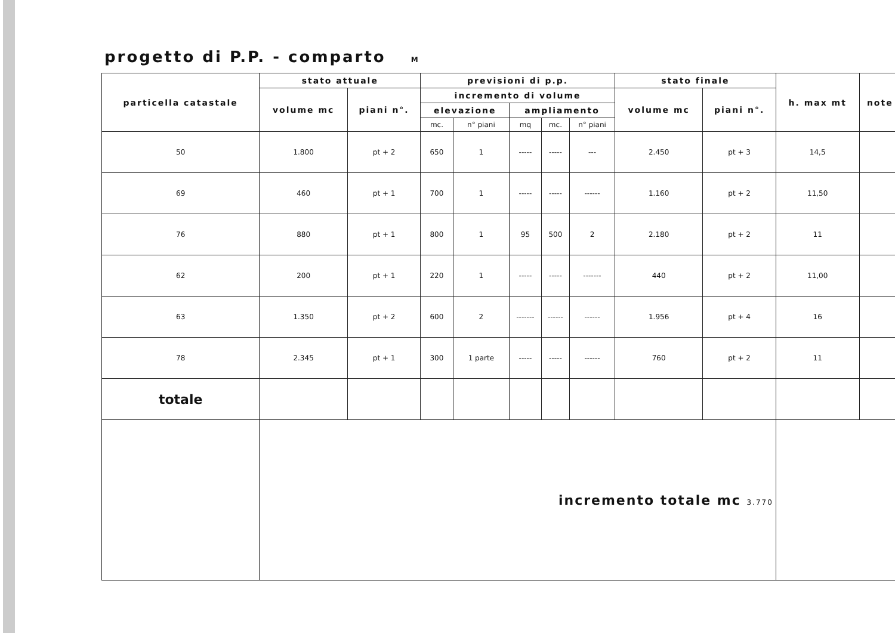progetto di P.P. - comparto M
| particella catastale | stato attuale | | previsioni di p.p. | | | | | stato finale | | h. max mt | note |
| --- | --- | --- | --- | --- | --- | --- | --- | --- | --- | --- | --- |
| | volume mc | piani n°. | incremento di volume | | | | | volume mc | piani n°. | | |
| | | | elevazione | | ampliamento | | | | | | |
| | | | mc. | n° piani | mq | mc. | n° piani | | | | |
| 50 | 1.800 | pt + 2 | 650 | 1 | ----- | ----- | --- | 2.450 | pt + 3 | 14,5 | |
| 69 | 460 | pt + 1 | 700 | 1 | ----- | ----- | ------ | 1.160 | pt + 2 | 11,50 | |
| 76 | 880 | pt + 1 | 800 | 1 | 95 | 500 | 2 | 2.180 | pt + 2 | 11 | |
| 62 | 200 | pt + 1 | 220 | 1 | ----- | ----- | ------- | 440 | pt + 2 | 11,00 | |
| 63 | 1.350 | pt + 2 | 600 | 2 | ------- | ------ | ------ | 1.956 | pt + 4 | 16 | |
| 78 | 2.345 | pt + 1 | 300 | 1 parte | ----- | ----- | ------ | 760 | pt + 2 | 11 | |
| totale | | | | | | | | | | | |
| | incremento totale mc 3.770 | | | | | | | | | | |